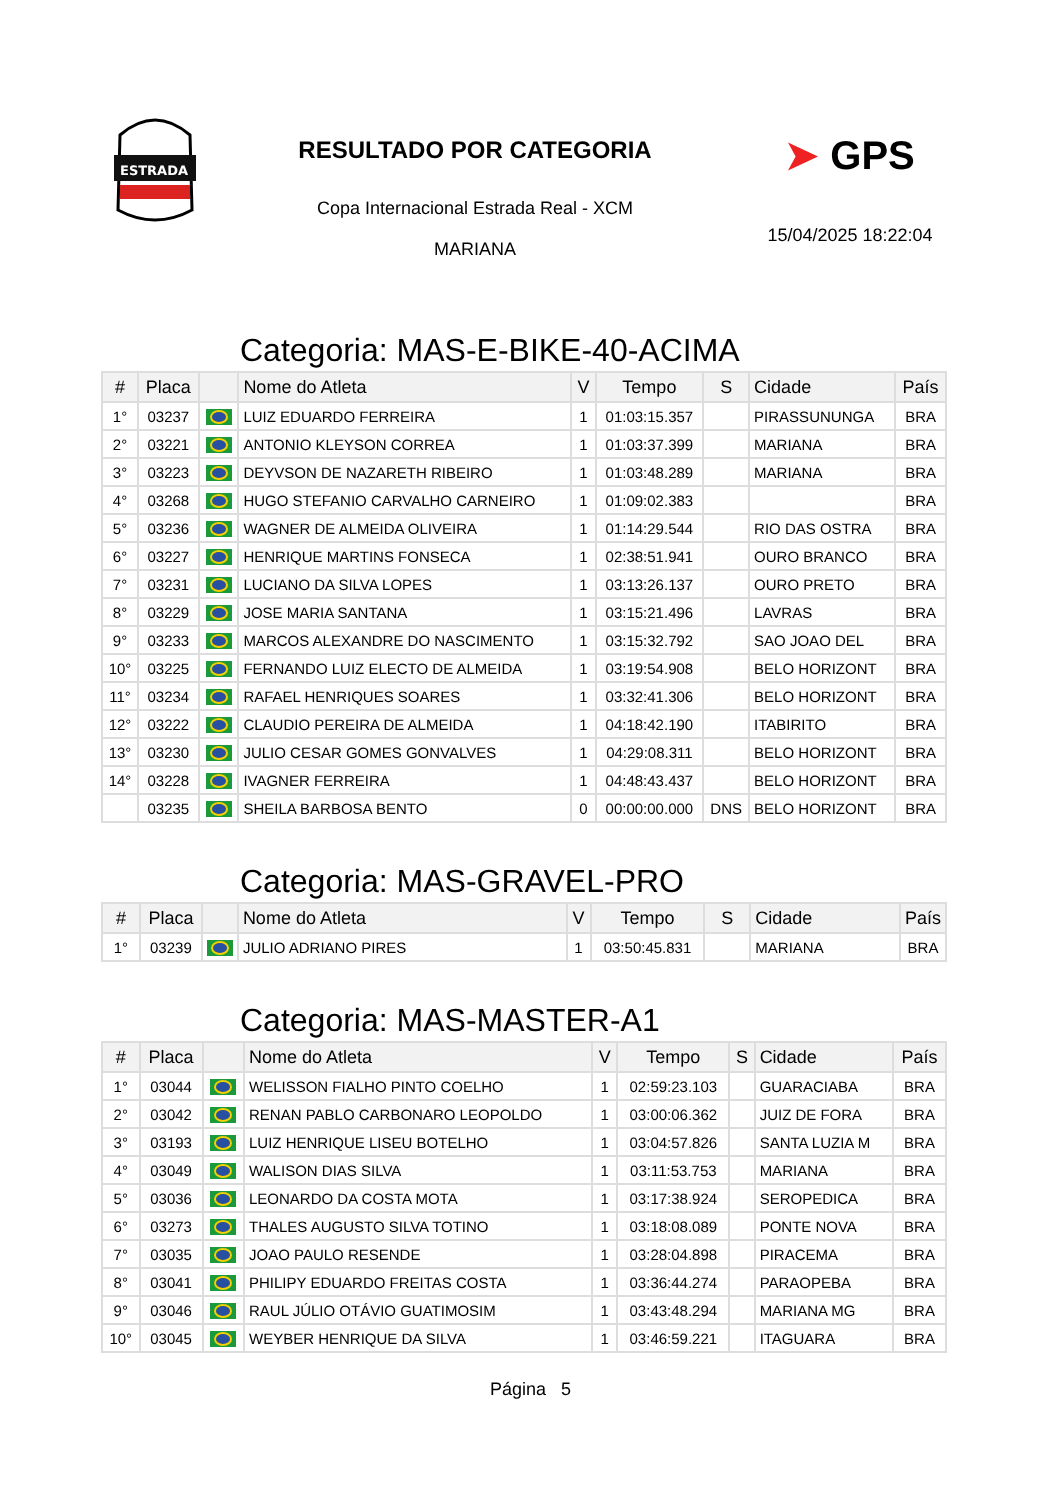ESTRADA
RESULTADO POR CATEGORIA
Copa Internacional Estrada Real - XCM
MARIANA
➤ GPS
15/04/2025 18:22:04
Categoria: MAS-E-BIKE-40-ACIMA
| # | Placa | | Nome do Atleta | V | Tempo | S | Cidade | País |
| --- | --- | --- | --- | --- | --- | --- | --- | --- |
| 1° | 03237 | | LUIZ EDUARDO FERREIRA | 1 | 01:03:15.357 | | PIRASSUNUNGA | BRA |
| 2° | 03221 | | ANTONIO KLEYSON CORREA | 1 | 01:03:37.399 | | MARIANA | BRA |
| 3° | 03223 | | DEYVSON DE NAZARETH RIBEIRO | 1 | 01:03:48.289 | | MARIANA | BRA |
| 4° | 03268 | | HUGO STEFANIO CARVALHO CARNEIRO | 1 | 01:09:02.383 | | | BRA |
| 5° | 03236 | | WAGNER DE ALMEIDA OLIVEIRA | 1 | 01:14:29.544 | | RIO DAS OSTRA | BRA |
| 6° | 03227 | | HENRIQUE MARTINS FONSECA | 1 | 02:38:51.941 | | OURO BRANCO | BRA |
| 7° | 03231 | | LUCIANO DA SILVA LOPES | 1 | 03:13:26.137 | | OURO PRETO | BRA |
| 8° | 03229 | | JOSE MARIA SANTANA | 1 | 03:15:21.496 | | LAVRAS | BRA |
| 9° | 03233 | | MARCOS ALEXANDRE DO NASCIMENTO | 1 | 03:15:32.792 | | SAO JOAO DEL | BRA |
| 10° | 03225 | | FERNANDO LUIZ ELECTO DE ALMEIDA | 1 | 03:19:54.908 | | BELO HORIZONT | BRA |
| 11° | 03234 | | RAFAEL HENRIQUES SOARES | 1 | 03:32:41.306 | | BELO HORIZONT | BRA |
| 12° | 03222 | | CLAUDIO PEREIRA DE ALMEIDA | 1 | 04:18:42.190 | | ITABIRITO | BRA |
| 13° | 03230 | | JULIO CESAR GOMES GONVALVES | 1 | 04:29:08.311 | | BELO HORIZONT | BRA |
| 14° | 03228 | | IVAGNER FERREIRA | 1 | 04:48:43.437 | | BELO HORIZONT | BRA |
| | 03235 | | SHEILA BARBOSA BENTO | 0 | 00:00:00.000 | DNS | BELO HORIZONT | BRA |
Categoria: MAS-GRAVEL-PRO
| # | Placa | | Nome do Atleta | V | Tempo | S | Cidade | País |
| --- | --- | --- | --- | --- | --- | --- | --- | --- |
| 1° | 03239 | | JULIO ADRIANO PIRES | 1 | 03:50:45.831 | | MARIANA | BRA |
Categoria: MAS-MASTER-A1
| # | Placa | | Nome do Atleta | V | Tempo | S | Cidade | País |
| --- | --- | --- | --- | --- | --- | --- | --- | --- |
| 1° | 03044 | | WELISSON FIALHO PINTO COELHO | 1 | 02:59:23.103 | | GUARACIABA | BRA |
| 2° | 03042 | | RENAN PABLO CARBONARO LEOPOLDO | 1 | 03:00:06.362 | | JUIZ DE FORA | BRA |
| 3° | 03193 | | LUIZ HENRIQUE LISEU BOTELHO | 1 | 03:04:57.826 | | SANTA LUZIA M | BRA |
| 4° | 03049 | | WALISON DIAS SILVA | 1 | 03:11:53.753 | | MARIANA | BRA |
| 5° | 03036 | | LEONARDO DA COSTA MOTA | 1 | 03:17:38.924 | | SEROPEDICA | BRA |
| 6° | 03273 | | THALES AUGUSTO SILVA TOTINO | 1 | 03:18:08.089 | | PONTE NOVA | BRA |
| 7° | 03035 | | JOAO PAULO RESENDE | 1 | 03:28:04.898 | | PIRACEMA | BRA |
| 8° | 03041 | | PHILIPY EDUARDO FREITAS COSTA | 1 | 03:36:44.274 | | PARAOPEBA | BRA |
| 9° | 03046 | | RAUL JÚLIO OTÁVIO GUATIMOSIM | 1 | 03:43:48.294 | | MARIANA MG | BRA |
| 10° | 03045 | | WEYBER HENRIQUE DA SILVA | 1 | 03:46:59.221 | | ITAGUARA | BRA |
Página 5